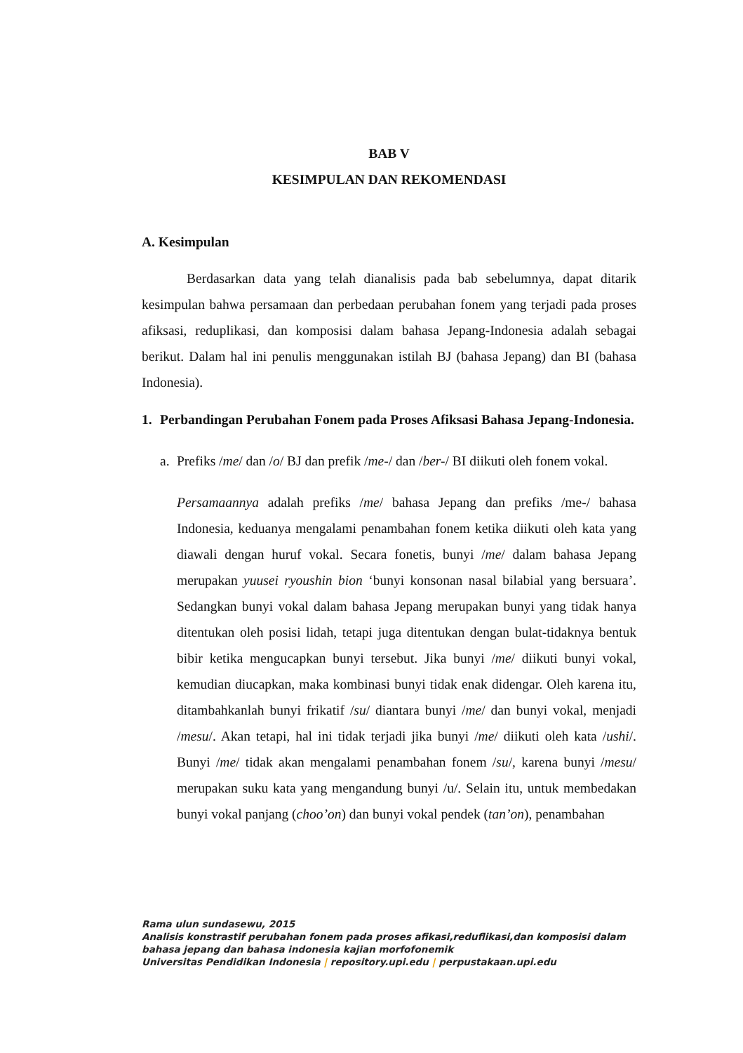BAB V
KESIMPULAN DAN REKOMENDASI
A. Kesimpulan
Berdasarkan data yang telah dianalisis pada bab sebelumnya, dapat ditarik kesimpulan bahwa persamaan dan perbedaan perubahan fonem yang terjadi pada proses afiksasi, reduplikasi, dan komposisi dalam bahasa Jepang-Indonesia adalah sebagai berikut. Dalam hal ini penulis menggunakan istilah BJ (bahasa Jepang) dan BI (bahasa Indonesia).
1. Perbandingan Perubahan Fonem pada Proses Afiksasi Bahasa Jepang-Indonesia.
a.
Prefiks /me/ dan /o/ BJ dan prefik /me-/ dan /ber-/ BI diikuti oleh fonem vokal.
Persamaannya adalah prefiks /me/ bahasa Jepang dan prefiks /me-/ bahasa Indonesia, keduanya mengalami penambahan fonem ketika diikuti oleh kata yang diawali dengan huruf vokal. Secara fonetis, bunyi /me/ dalam bahasa Jepang merupakan yuusei ryoushin bion ‘bunyi konsonan nasal bilabial yang bersuara’. Sedangkan bunyi vokal dalam bahasa Jepang merupakan bunyi yang tidak hanya ditentukan oleh posisi lidah, tetapi juga ditentukan dengan bulat-tidaknya bentuk bibir ketika mengucapkan bunyi tersebut. Jika bunyi /me/ diikuti bunyi vokal, kemudian diucapkan, maka kombinasi bunyi tidak enak didengar. Oleh karena itu, ditambahkanlah bunyi frikatif /su/ diantara bunyi /me/ dan bunyi vokal, menjadi /mesu/. Akan tetapi, hal ini tidak terjadi jika bunyi /me/ diikuti oleh kata /ushi/. Bunyi /me/ tidak akan mengalami penambahan fonem /su/, karena bunyi /mesu/ merupakan suku kata yang mengandung bunyi /u/. Selain itu, untuk membedakan bunyi vokal panjang (choo’on) dan bunyi vokal pendek (tan’on), penambahan
Rama ulun sundasewu, 2015
Analisis konstrastif perubahan fonem pada proses afikasi,reduflikasi,dan komposisi dalam
bahasa jepang dan bahasa indonesia kajian morfofonemik
Universitas Pendidikan Indonesia | repository.upi.edu | perpustakaan.upi.edu